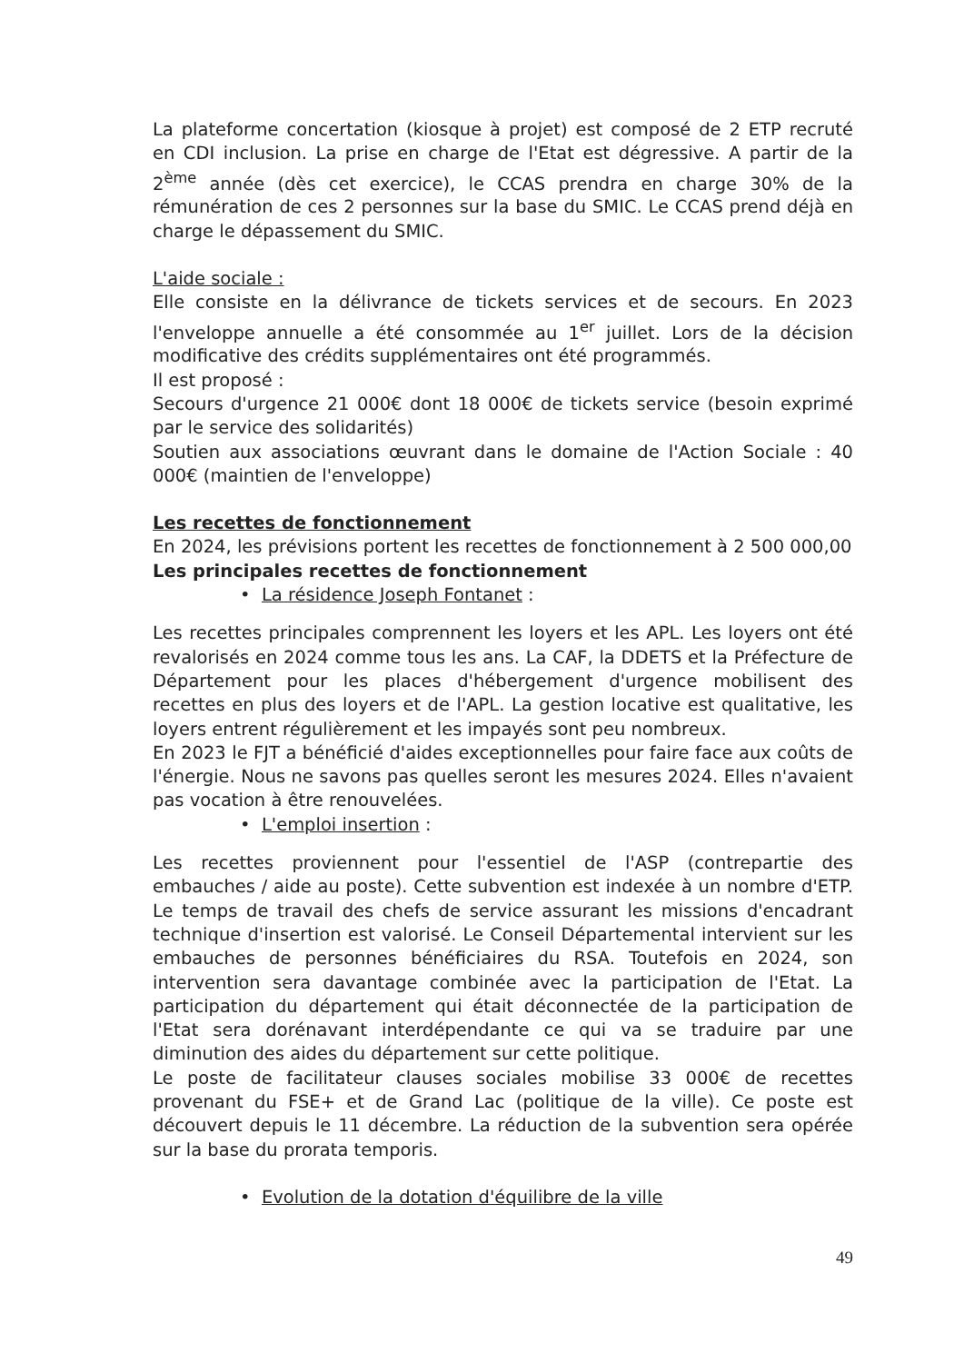La plateforme concertation (kiosque à projet) est composé de 2 ETP recruté en CDI inclusion. La prise en charge de l'Etat est dégressive. A partir de la 2<sup>ème</sup> année (dès cet exercice), le CCAS prendra en charge 30% de la rémunération de ces 2 personnes sur la base du SMIC. Le CCAS prend déjà en charge le dépassement du SMIC.
L'aide sociale :
Elle consiste en la délivrance de tickets services et de secours. En 2023 l'enveloppe annuelle a été consommée au 1<sup>er</sup> juillet. Lors de la décision modificative des crédits supplémentaires ont été programmés.
Il est proposé :
Secours d'urgence 21 000€ dont 18 000€ de tickets service (besoin exprimé par le service des solidarités)
Soutien aux associations œuvrant dans le domaine de l'Action Sociale : 40 000€ (maintien de l'enveloppe)
Les recettes de fonctionnement
En 2024, les prévisions portent les recettes de fonctionnement à 2 500 000,00
Les principales recettes de fonctionnement
• La résidence Joseph Fontanet :
Les recettes principales comprennent les loyers et les APL. Les loyers ont été revalorisés en 2024 comme tous les ans. La CAF, la DDETS et la Préfecture de Département pour les places d'hébergement d'urgence mobilisent des recettes en plus des loyers et de l'APL. La gestion locative est qualitative, les loyers entrent régulièrement et les impayés sont peu nombreux.
En 2023 le FJT a bénéficié d'aides exceptionnelles pour faire face aux coûts de l'énergie. Nous ne savons pas quelles seront les mesures 2024. Elles n'avaient pas vocation à être renouvelées.
• L'emploi insertion :
Les recettes proviennent pour l'essentiel de l'ASP (contrepartie des embauches / aide au poste). Cette subvention est indexée à un nombre d'ETP. Le temps de travail des chefs de service assurant les missions d'encadrant technique d'insertion est valorisé. Le Conseil Départemental intervient sur les embauches de personnes bénéficiaires du RSA. Toutefois en 2024, son intervention sera davantage combinée avec la participation de l'Etat. La participation du département qui était déconnectée de la participation de l'Etat sera dorénavant interdépendante ce qui va se traduire par une diminution des aides du département sur cette politique.
Le poste de facilitateur clauses sociales mobilise 33 000€ de recettes provenant du FSE+ et de Grand Lac (politique de la ville). Ce poste est découvert depuis le 11 décembre. La réduction de la subvention sera opérée sur la base du prorata temporis.
• Evolution de la dotation d'équilibre de la ville
49